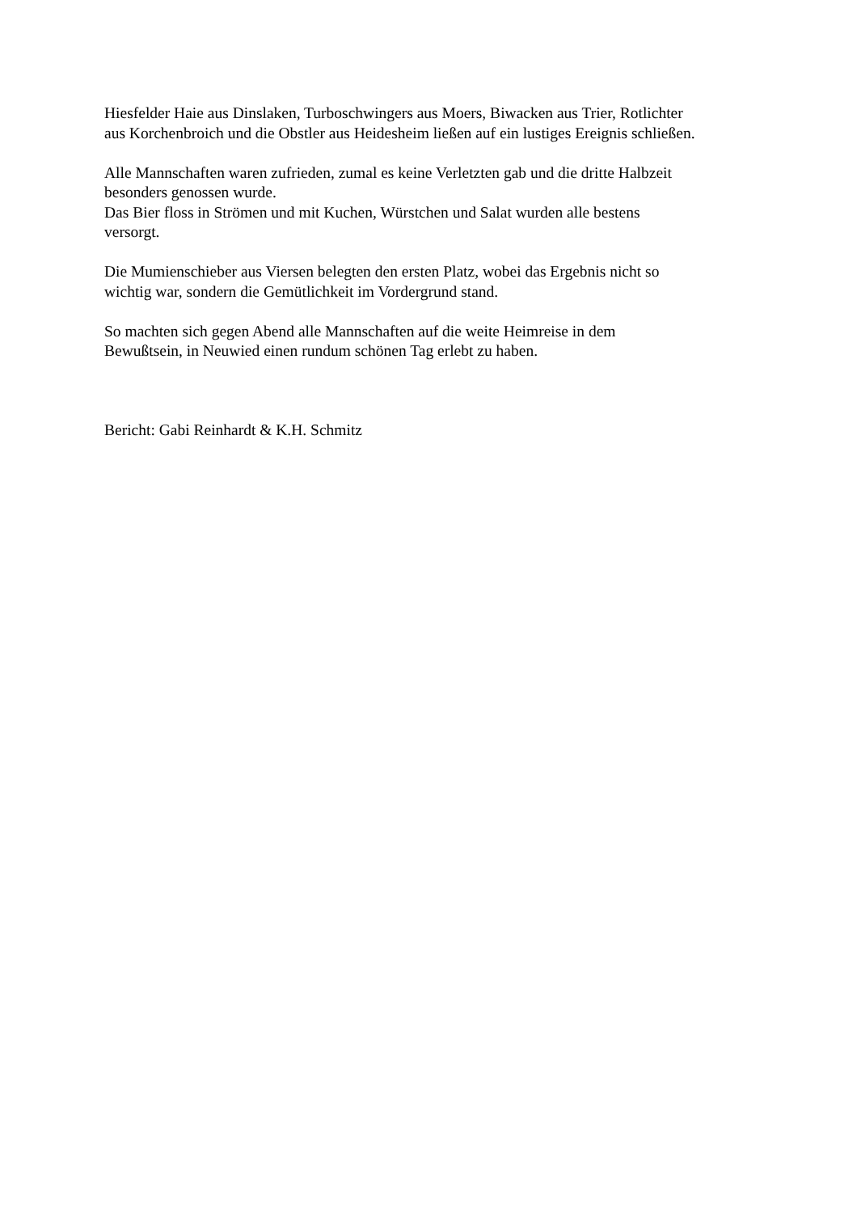Hiesfelder Haie aus Dinslaken, Turboschwingers aus Moers, Biwacken aus Trier, Rotlichter
aus Korchenbroich und die Obstler aus Heidesheim ließen auf ein lustiges Ereignis schließen.
Alle Mannschaften waren zufrieden, zumal es keine Verletzten gab und die dritte Halbzeit
besonders genossen wurde.
Das Bier floss in Strömen und mit Kuchen, Würstchen und Salat wurden alle bestens
versorgt.
Die Mumienschieber aus Viersen belegten den ersten Platz, wobei das Ergebnis nicht so
wichtig war, sondern die Gemütlichkeit im Vordergrund stand.
So machten sich gegen Abend alle Mannschaften auf die weite Heimreise in dem
Bewußtsein, in Neuwied einen rundum schönen Tag erlebt zu haben.
Bericht: Gabi Reinhardt & K.H. Schmitz